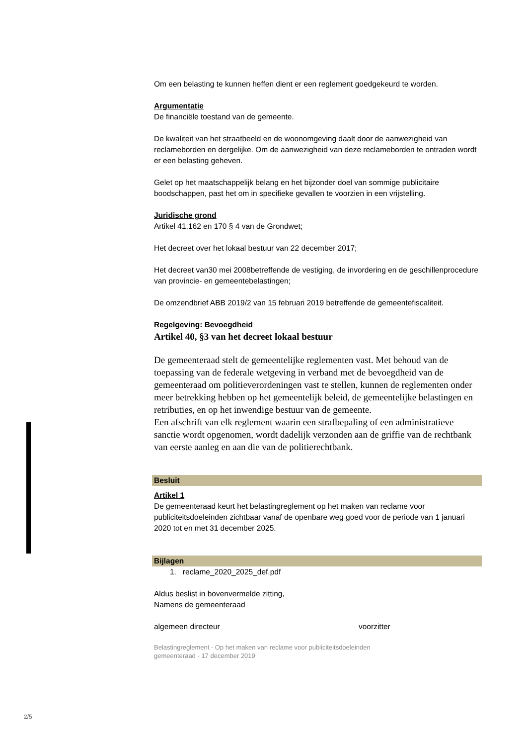Om een belasting te kunnen heffen dient er een reglement goedgekeurd te worden.
Argumentatie
De financiële toestand van de gemeente.
De kwaliteit van het straatbeeld en de woonomgeving daalt door de aanwezigheid van reclameborden en dergelijke. Om de aanwezigheid van deze reclameborden te ontraden wordt er een belasting geheven.
Gelet op het maatschappelijk belang en het bijzonder doel van sommige publicitaire boodschappen, past het om in specifieke gevallen te voorzien in een vrijstelling.
Juridische grond
Artikel 41,162 en 170 § 4 van de Grondwet;
Het decreet over het lokaal bestuur van 22 december 2017;
Het decreet van30 mei 2008betreffende de vestiging, de invordering en de geschillenprocedure van provincie- en gemeentebelastingen;
De omzendbrief ABB 2019/2 van 15 februari 2019 betreffende de gemeentefiscaliteit.
Regelgeving: Bevoegdheid
Artikel 40, §3 van het decreet lokaal bestuur
De gemeenteraad stelt de gemeentelijke reglementen vast. Met behoud van de toepassing van de federale wetgeving in verband met de bevoegdheid van de gemeenteraad om politieverordeningen vast te stellen, kunnen de reglementen onder meer betrekking hebben op het gemeentelijk beleid, de gemeentelijke belastingen en retributies, en op het inwendige bestuur van de gemeente.
Een afschrift van elk reglement waarin een strafbepaling of een administratieve sanctie wordt opgenomen, wordt dadelijk verzonden aan de griffie van de rechtbank van eerste aanleg en aan die van de politierechtbank.
Besluit
Artikel 1
De gemeenteraad keurt het belastingreglement op het maken van reclame voor publiciteitsdoeleinden zichtbaar vanaf de openbare weg goed voor de periode van 1 januari 2020 tot en met 31 december 2025.
Bijlagen
1. reclame_2020_2025_def.pdf
Aldus beslist in bovenvermelde zitting,
Namens de gemeenteraad
algemeen directeur voorzitter
Belastingreglement - Op het maken van reclame voor publiciteitsdoeleinden
gemeenteraad - 17 december 2019
2/5